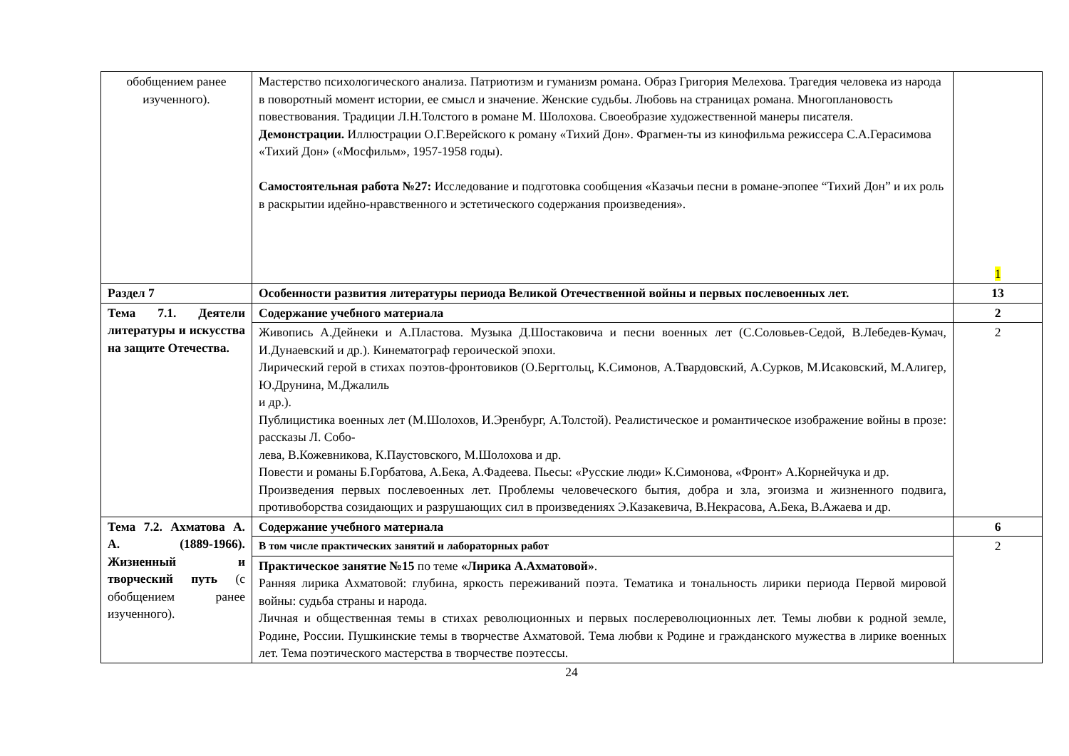| обобщением ранее изученного). | Мастерство психологического анализа. Патриотизм и гуманизм романа. Образ Григория Мелехова. Трагедия человека из народа в поворотный момент истории, ее смысл и значение. Женские судьбы. Любовь на страницах романа. Многоплановость повествования. Традиции Л.Н.Толстого в романе М. Шолохова. Своеобразие художественной манеры писателя. Демонстрации. Иллюстрации О.Г.Верейского к роману «Тихий Дон». Фрагмен-ты из кинофильма режиссера С.А.Герасимова «Тихий Дон» («Мосфильм», 1957-1958 годы). Самостоятельная работа №27: Исследование и подготовка сообщения «Казачьи песни в романе-эпопее “Тихий Дон” и их роль в раскрытии идейно-нравственного и эстетического содержания произведения». | 1 |
| Раздел 7 | Особенности развития литературы периода Великой Отечественной войны и первых послевоенных лет. | 13 |
| Тема 7.1. Деятели литературы и искусства на защите Отечества. | Содержание учебного материала | 2 |
| | Живопись А.Дейнеки и А.Пластова. Музыка Д.Шостаковича и песни военных лет (С.Соловьев-Седой, В.Лебедев-Кумач, И.Дунаевский и др.). Кинематограф героической эпохи. Лирический герой в стихах поэтов-фронтовиков (О.Берггольц, К.Симонов, А.Твардовский, А.Сурков, М.Исаковский, М.Алигер, Ю.Друнина, М.Джалиль и др.). Публицистика военных лет (М.Шолохов, И.Эренбург, А.Толстой). Реалистическое и романтическое изображение войны в прозе: рассказы Л. Собо- лева, В.Кожевникова, К.Паустовского, М.Шолохова и др. Повести и романы Б.Горбатова, А.Бека, А.Фадеева. Пьесы: «Русские люди» К.Симонова, «Фронт» А.Корнейчука и др. Произведения первых послевоенных лет. Проблемы человеческого бытия, добра и зла, эгоизма и жизненного подвига, противоборства созидающих и разрушающих сил в произведениях Э.Казакевича, В.Некрасова, А.Бека, В.Ажаева и др. | 2 |
| Тема 7.2. Ахматова А. А. (1889-1966). Жизненный и творческий путь (с обобщением ранее изученного). | Содержание учебного материала | 6 |
| | В том числе практических занятий и лабораторных работ | 2 |
| | Практическое занятие №15 по теме «Лирика А.Ахматовой» . Ранняя лирика Ахматовой: глубина, яркость переживаний поэта. Тематика и тональность лирики периода Первой мировой войны: судьба страны и народа. Личная и общественная темы в стихах революционных и первых послереволюционных лет. Темы любви к родной земле, Родине, России. Пушкинские темы в творчестве Ахматовой. Тема любви к Родине и гражданского мужества в лирике военных лет. Тема поэтического мастерства в творчестве поэтессы. | |
24